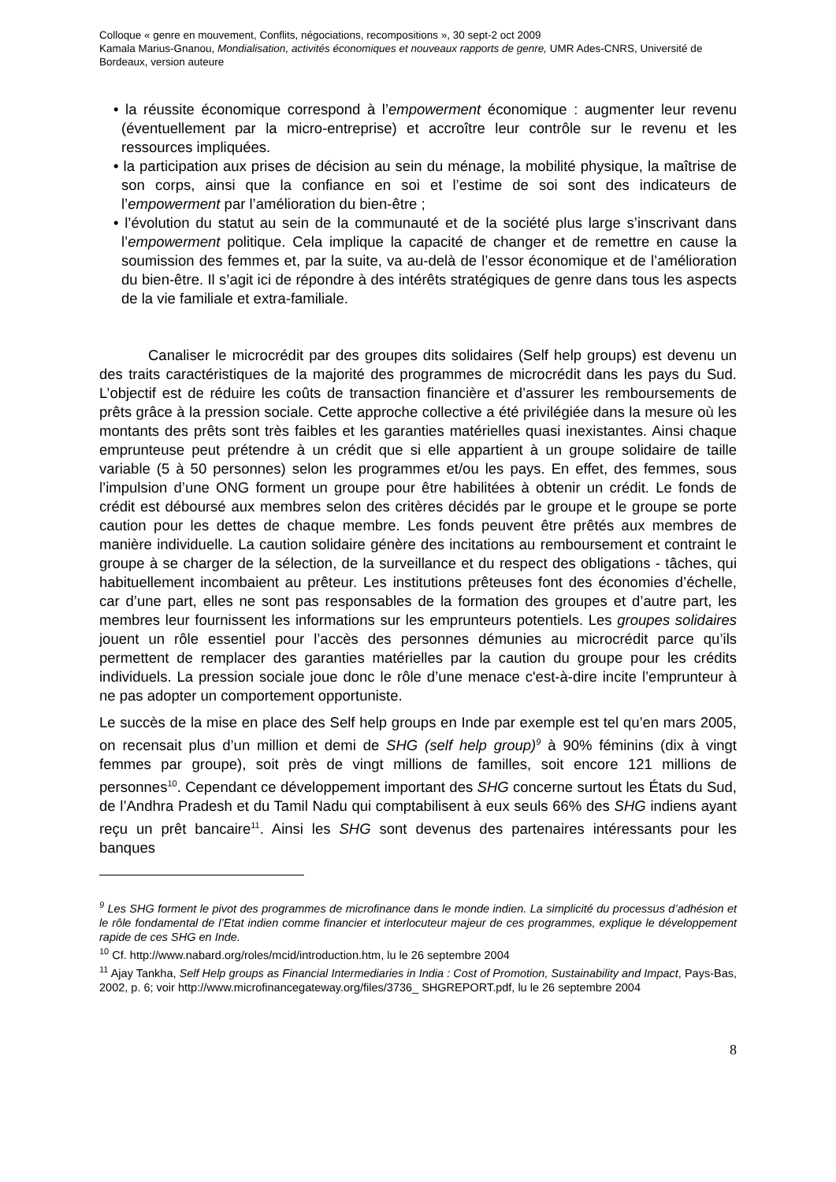Colloque « genre en mouvement, Conflits, négociations, recompositions », 30 sept-2 oct 2009
Kamala Marius-Gnanou, Mondialisation, activités économiques et nouveaux rapports de genre, UMR Ades-CNRS, Université de Bordeaux, version auteure
• la réussite économique correspond à l’empowerment économique : augmenter leur revenu (éventuellement par la micro-entreprise) et accroître leur contrôle sur le revenu et les ressources impliquées.
• la participation aux prises de décision au sein du ménage, la mobilité physique, la maîtrise de son corps, ainsi que la confiance en soi et l’estime de soi sont des indicateurs de l’empowerment par l’amélioration du bien-être ;
• l’évolution du statut au sein de la communauté et de la société plus large s’inscrivant dans l’empowerment politique. Cela implique la capacité de changer et de remettre en cause la soumission des femmes et, par la suite, va au-delà de l’essor économique et de l’amélioration du bien-être. Il s’agit ici de répondre à des intérêts stratégiques de genre dans tous les aspects de la vie familiale et extra-familiale.
Canaliser le microcrédit par des groupes dits solidaires (Self help groups) est devenu un des traits caractéristiques de la majorité des programmes de microcrédit dans les pays du Sud. L’objectif est de réduire les coûts de transaction financière et d’assurer les remboursements de prêts grâce à la pression sociale. Cette approche collective a été privilégiée dans la mesure où les montants des prêts sont très faibles et les garanties matérielles quasi inexistantes. Ainsi chaque emprunteuse peut prétendre à un crédit que si elle appartient à un groupe solidaire de taille variable (5 à 50 personnes) selon les programmes et/ou les pays. En effet, des femmes, sous l’impulsion d’une ONG forment un groupe pour être habilitées à obtenir un crédit. Le fonds de crédit est déboursé aux membres selon des critères décidés par le groupe et le groupe se porte caution pour les dettes de chaque membre. Les fonds peuvent être prêtés aux membres de manière individuelle. La caution solidaire génère des incitations au remboursement et contraint le groupe à se charger de la sélection, de la surveillance et du respect des obligations - tâches, qui habituellement incombaient au prêteur. Les institutions prêteuses font des économies d’échelle, car d’une part, elles ne sont pas responsables de la formation des groupes et d’autre part, les membres leur fournissent les informations sur les emprunteurs potentiels. Les groupes solidaires jouent un rôle essentiel pour l’accès des personnes démunies au microcrédit parce qu’ils permettent de remplacer des garanties matérielles par la caution du groupe pour les crédits individuels. La pression sociale joue donc le rôle d’une menace c'est-à-dire incite l’emprunteur à ne pas adopter un comportement opportuniste.
Le succès de la mise en place des Self help groups en Inde par exemple est tel qu’en mars 2005, on recensait plus d’un million et demi de SHG (self help group)<sup>9</sup> à 90% féminins (dix à vingt femmes par groupe), soit près de vingt millions de familles, soit encore 121 millions de personnes<sup>10</sup>. Cependant ce développement important des SHG concerne surtout les États du Sud, de l’Andhra Pradesh et du Tamil Nadu qui comptabilisent à eux seuls 66% des SHG indiens ayant reçu un prêt bancaire<sup>11</sup>. Ainsi les SHG sont devenus des partenaires intéressants pour les banques
<sup>9</sup> Les SHG forment le pivot des programmes de microfinance dans le monde indien. La simplicité du processus d’adhésion et le rôle fondamental de l’Etat indien comme financier et interlocuteur majeur de ces programmes, explique le développement rapide de ces SHG en Inde.
<sup>10</sup> Cf. http://www.nabard.org/roles/mcid/introduction.htm, lu le 26 septembre 2004
<sup>11</sup> Ajay Tankha, Self Help groups as Financial Intermediaries in India : Cost of Promotion, Sustainability and Impact, Pays-Bas, 2002, p. 6; voir http://www.microfinancegateway.org/files/3736_ SHGREPORT.pdf, lu le 26 septembre 2004
8